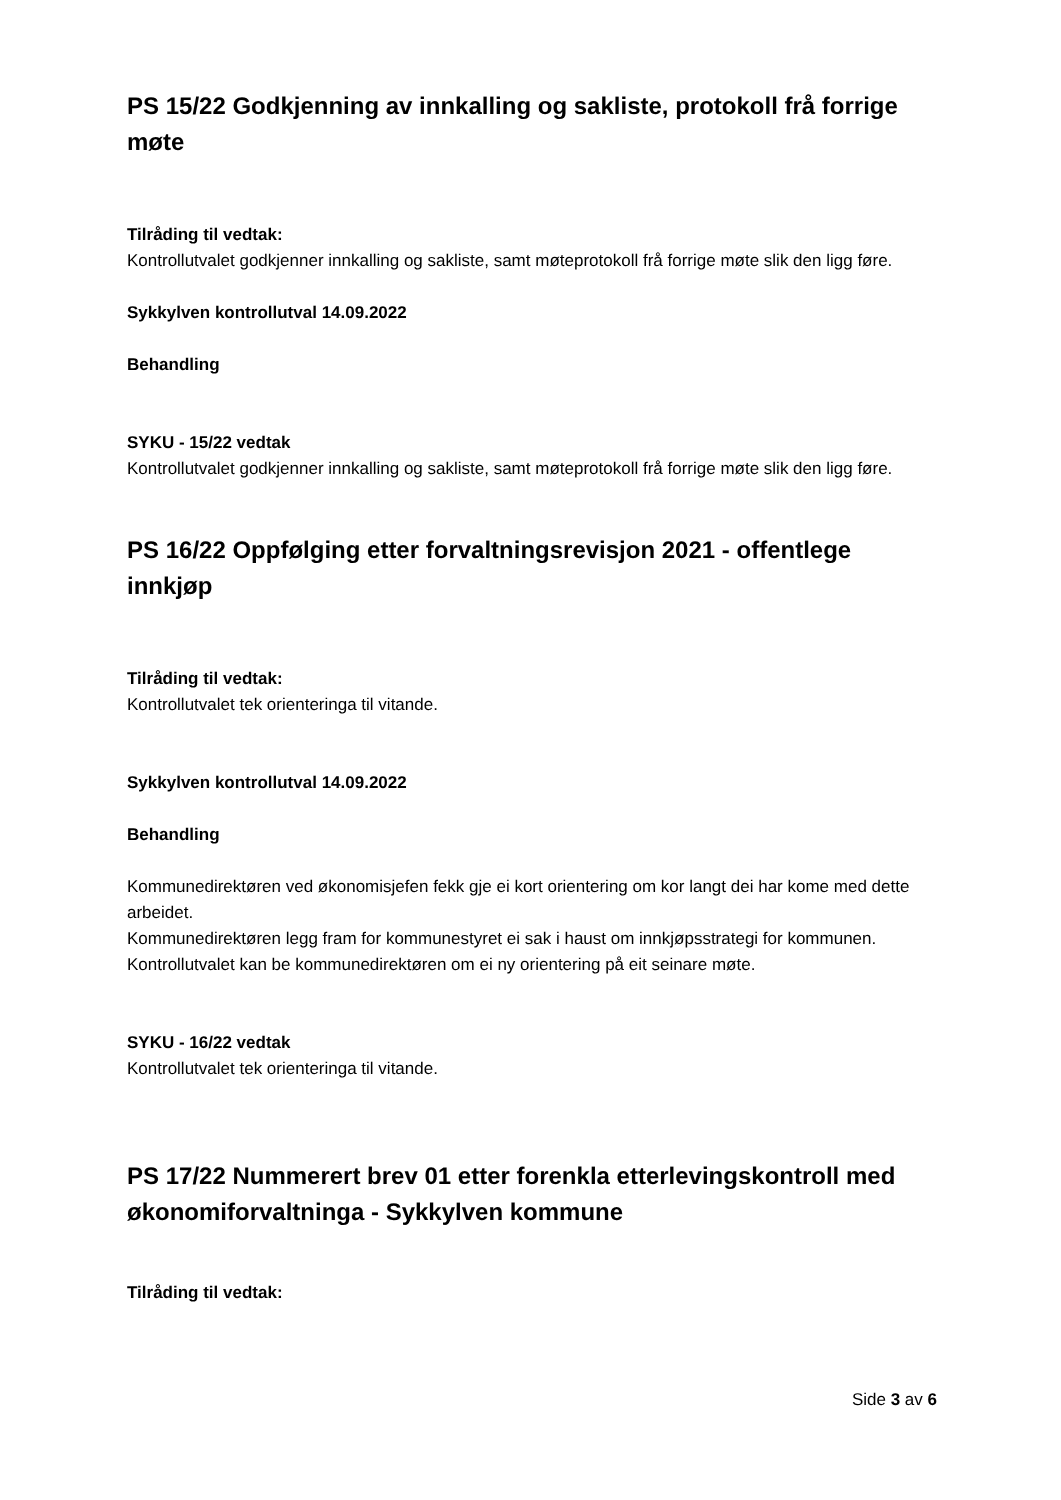PS 15/22 Godkjenning av innkalling og sakliste, protokoll frå forrige møte
Tilråding til vedtak:
Kontrollutvalet godkjenner innkalling og sakliste, samt møteprotokoll frå forrige møte slik den ligg føre.
Sykkylven kontrollutval 14.09.2022
Behandling
SYKU - 15/22 vedtak
Kontrollutvalet godkjenner innkalling og sakliste, samt møteprotokoll frå forrige møte slik den ligg føre.
PS 16/22 Oppfølging etter forvaltningsrevisjon 2021 - offentlege innkjøp
Tilråding til vedtak:
Kontrollutvalet tek orienteringa til vitande.
Sykkylven kontrollutval 14.09.2022
Behandling
Kommunedirektøren ved økonomisjefen fekk gje ei kort orientering om kor langt dei har kome med dette arbeidet.
Kommunedirektøren legg fram for kommunestyret ei sak i haust om innkjøpsstrategi for kommunen. Kontrollutvalet kan be kommunedirektøren om ei ny orientering på eit seinare møte.
SYKU - 16/22 vedtak
Kontrollutvalet tek orienteringa til vitande.
PS 17/22 Nummerert brev 01 etter forenkla etterlevingskontroll med økonomiforvaltninga - Sykkylven kommune
Tilråding til vedtak:
Side 3 av 6